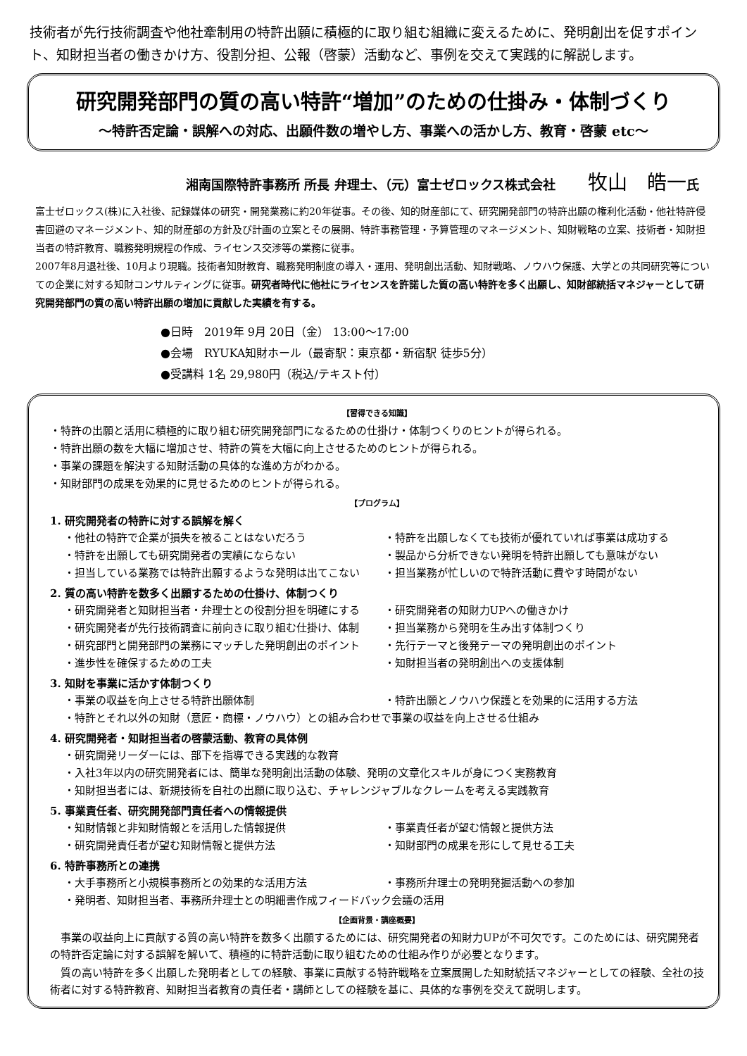技術者が先行技術調査や他社牽制用の特許出願に積極的に取り組む組織に変えるために、発明創出を促すポイント、知財担当者の働きかけ方、役割分担、公報（啓蒙）活動など、事例を交えて実践的に解説します。
研究開発部門の質の高い特許“増加”のための仕掛み・体制づくり
～特許否定論・誤解への対応、出願件数の増やし方、事業への活かし方、教育・啓蒙 etc～
湘南国際特許事務所 所長 弁理士、（元）富士ゼロックス株式会社 牧山　皓一氏
富士ゼロックス(株)に入社後、記録媒体の研究・開発業務に約20年従事。その後、知的財産部にて、研究開発部門の特許出願の権利化活動・他社特許侵害回避のマネージメント、知的財産部の方針及び計画の立案とその展開、特許事務管理・予算管理のマネージメント、知財戦略の立案、技術者・知財担当者の特許教育、職務発明規程の作成、ライセンス交渉等の業務に従事。
2007年8月退社後、10月より現職。技術者知財教育、職務発明制度の導入・運用、発明創出活動、知財戦略、ノウハウ保護、大学との共同研究等についての企業に対する知財コンサルティングに従事。研究者時代に他社にライセンスを許諾した質の高い特許を多く出願し、知財部統括マネジャーとして研究開発部門の質の高い特許出願の増加に貢献した実績を有する。
●日時　2019年 9月 20日（金） 13:00～17:00
●会場　RYUKA知財ホール（最寄駅：東京都・新宿駅 徒歩5分）
●受講料 1名 29,980円（税込/テキスト付）
【習得できる知識】
・特許の出願と活用に積極的に取り組む研究開発部門になるための仕掛け・体制つくりのヒントが得られる。
・特許出願の数を大幅に増加させ、特許の質を大幅に向上させるためのヒントが得られる。
・事業の課題を解決する知財活動の具体的な進め方がわかる。
・知財部門の成果を効果的に見せるためのヒントが得られる。
【プログラム】
1. 研究開発者の特許に対する誤解を解く
・他社の特許で企業が損失を被ることはないだろう ・特許を出願しなくても技術が優れていれば事業は成功する
・特許を出願しても研究開発者の実績にならない ・製品から分析できない発明を特許出願しても意味がない
・担当している業務では特許出願するような発明は出てこない ・担当業務が忙しいので特許活動に費やす時間がない
2. 質の高い特許を数多く出願するための仕掛け、体制つくり
・研究開発者と知財担当者・弁理士との役割分担を明確にする ・研究開発者の知財力UPへの働きかけ
・研究開発者が先行技術調査に前向きに取り組む仕掛け、体制 ・担当業務から発明を生み出す体制つくり
・研究部門と開発部門の業務にマッチした発明創出のポイント ・先行テーマと後発テーマの発明創出のポイント
・進歩性を確保するための工夫 ・知財担当者の発明創出への支援体制
3. 知財を事業に活かす体制つくり
・事業の収益を向上させる特許出願体制 ・特許出願とノウハウ保護とを効果的に活用する方法
・特許とそれ以外の知財（意匠・商標・ノウハウ）との組み合わせで事業の収益を向上させる仕組み
4. 研究開発者・知財担当者の啓蒙活動、教育の具体例
・研究開発リーダーには、部下を指導できる実践的な教育
・入社3年以内の研究開発者には、簡単な発明創出活動の体験、発明の文章化スキルが身につく実務教育
・知財担当者には、新規技術を自社の出願に取り込む、チャレンジャブルなクレームを考える実践教育
5. 事業責任者、研究開発部門責任者への情報提供
・知財情報と非知財情報とを活用した情報提供 ・事業責任者が望む情報と提供方法
・研究開発責任者が望む知財情報と提供方法 ・知財部門の成果を形にして見せる工夫
6. 特許事務所との連携
・大手事務所と小規模事務所との効果的な活用方法 ・事務所弁理士の発明発掘活動への参加
・発明者、知財担当者、事務所弁理士との明細書作成フィードバック会議の活用
【企画背景・講座概要】
事業の収益向上に貢献する質の高い特許を数多く出願するためには、研究開発者の知財力UPが不可欠です。このためには、研究開発者の特許否定論に対する誤解を解いて、積極的に特許活動に取り組むための仕組み作りが必要となります。
質の高い特許を多く出願した発明者としての経験、事業に貢献する特許戦略を立案展開した知財統括マネジャーとしての経験、全社の技術者に対する特許教育、知財担当者教育の責任者・講師としての経験を基に、具体的な事例を交えて説明します。